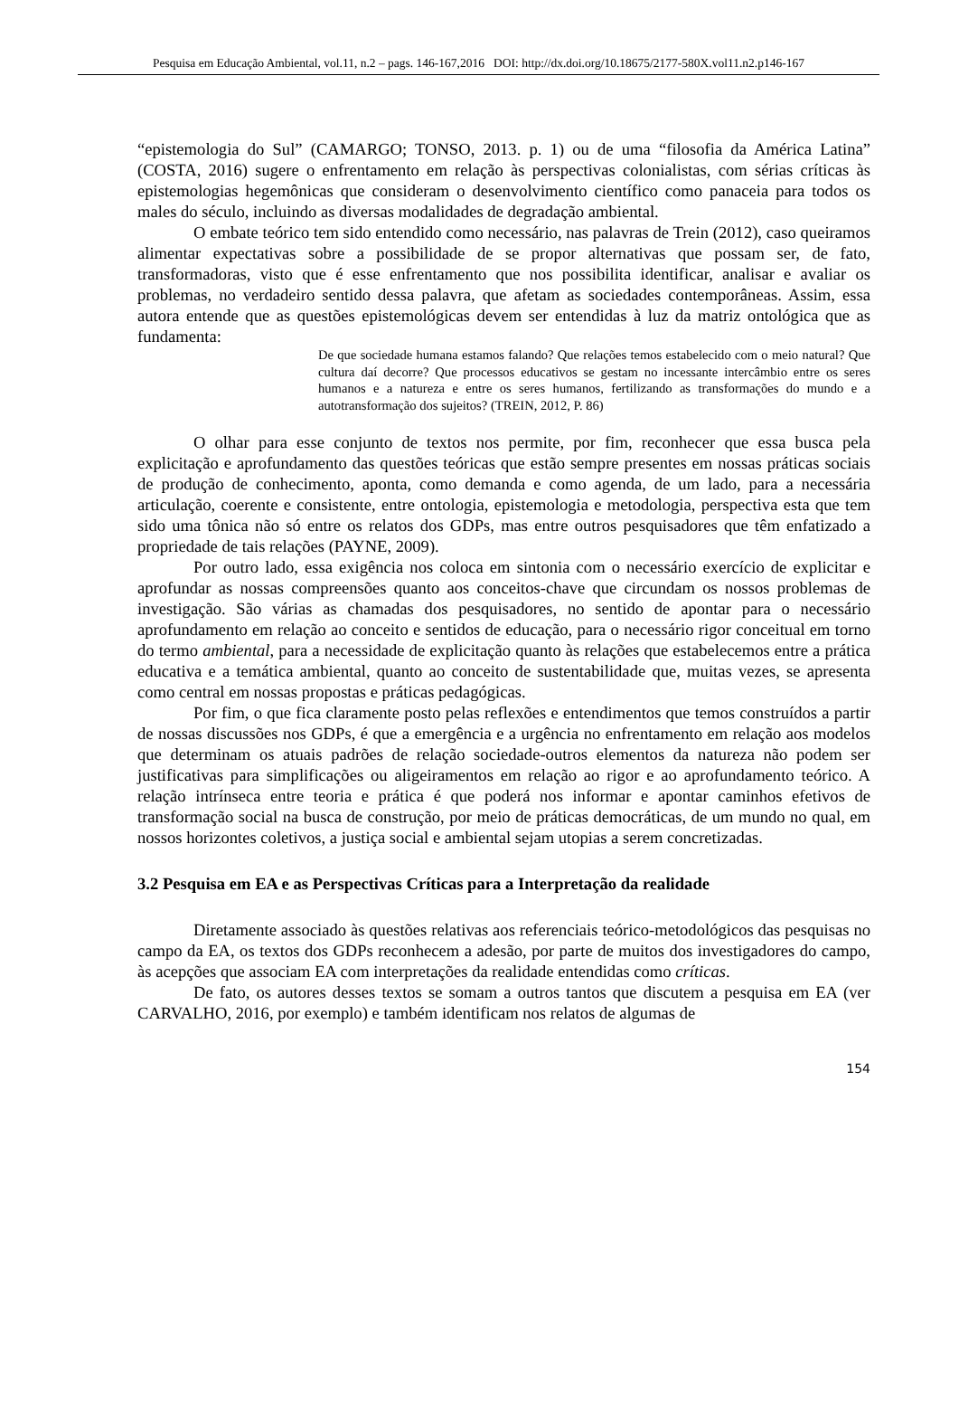Pesquisa em Educação Ambiental, vol.11, n.2 – pags. 146-167,2016 DOI: http://dx.doi.org/10.18675/2177-580X.vol11.n2.p146-167
“epistemologia do Sul” (CAMARGO; TONSO, 2013. p. 1) ou de uma “filosofia da América Latina” (COSTA, 2016) sugere o enfrentamento em relação às perspectivas colonialistas, com sérias críticas às epistemologias hegemônicas que consideram o desenvolvimento científico como panaceia para todos os males do século, incluindo as diversas modalidades de degradação ambiental.
O embate teórico tem sido entendido como necessário, nas palavras de Trein (2012), caso queiramos alimentar expectativas sobre a possibilidade de se propor alternativas que possam ser, de fato, transformadoras, visto que é esse enfrentamento que nos possibilita identificar, analisar e avaliar os problemas, no verdadeiro sentido dessa palavra, que afetam as sociedades contemporâneas. Assim, essa autora entende que as questões epistemológicas devem ser entendidas à luz da matriz ontológica que as fundamenta:
De que sociedade humana estamos falando? Que relações temos estabelecido com o meio natural? Que cultura daí decorre? Que processos educativos se gestam no incessante intercâmbio entre os seres humanos e a natureza e entre os seres humanos, fertilizando as transformações do mundo e a autotransformação dos sujeitos? (TREIN, 2012, P. 86)
O olhar para esse conjunto de textos nos permite, por fim, reconhecer que essa busca pela explicitação e aprofundamento das questões teóricas que estão sempre presentes em nossas práticas sociais de produção de conhecimento, aponta, como demanda e como agenda, de um lado, para a necessária articulação, coerente e consistente, entre ontologia, epistemologia e metodologia, perspectiva esta que tem sido uma tônica não só entre os relatos dos GDPs, mas entre outros pesquisadores que têm enfatizado a propriedade de tais relações (PAYNE, 2009).
Por outro lado, essa exigência nos coloca em sintonia com o necessário exercício de explicitar e aprofundar as nossas compreensões quanto aos conceitos-chave que circundam os nossos problemas de investigação. São várias as chamadas dos pesquisadores, no sentido de apontar para o necessário aprofundamento em relação ao conceito e sentidos de educação, para o necessário rigor conceitual em torno do termo ambiental, para a necessidade de explicitação quanto às relações que estabelecemos entre a prática educativa e a temática ambiental, quanto ao conceito de sustentabilidade que, muitas vezes, se apresenta como central em nossas propostas e práticas pedagógicas.
Por fim, o que fica claramente posto pelas reflexões e entendimentos que temos construídos a partir de nossas discussões nos GDPs, é que a emergência e a urgência no enfrentamento em relação aos modelos que determinam os atuais padrões de relação sociedade-outros elementos da natureza não podem ser justificativas para simplificações ou aligeiramentos em relação ao rigor e ao aprofundamento teórico. A relação intrínseca entre teoria e prática é que poderá nos informar e apontar caminhos efetivos de transformação social na busca de construção, por meio de práticas democráticas, de um mundo no qual, em nossos horizontes coletivos, a justiça social e ambiental sejam utopias a serem concretizadas.
3.2 Pesquisa em EA e as Perspectivas Críticas para a Interpretação da realidade
Diretamente associado às questões relativas aos referenciais teórico-metodológicos das pesquisas no campo da EA, os textos dos GDPs reconhecem a adesão, por parte de muitos dos investigadores do campo, às acepções que associam EA com interpretações da realidade entendidas como críticas.
De fato, os autores desses textos se somam a outros tantos que discutem a pesquisa em EA (ver CARVALHO, 2016, por exemplo) e também identificam nos relatos de algumas de
154